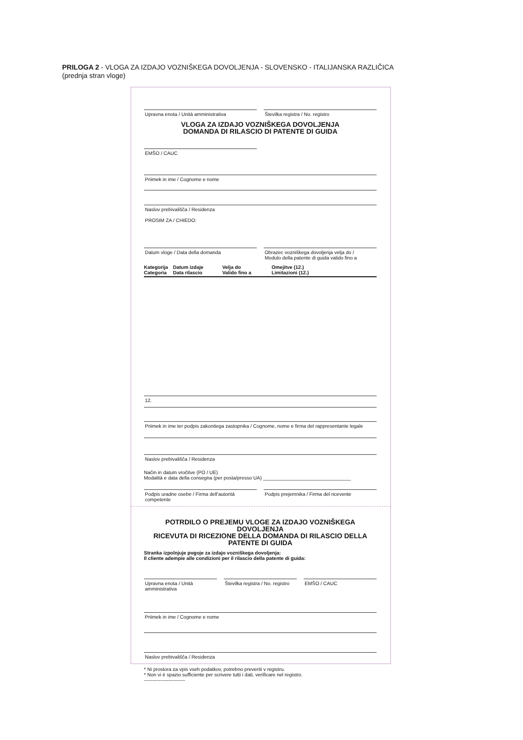PRILOGA 2 - VLOGA ZA IZDAJO VOZNIŠKEGA DOVOLJENJA - SLOVENSKO - ITALIJANSKA RAZLIČICA
(prednja stran vloge)
Upravna enota / Unità amministrativa
Številka registra / No. registro
VLOGA ZA IZDAJO VOZNIŠKEGA DOVOLJENJA
DOMANDA DI RILASCIO DI PATENTE DI GUIDA
EMŠO / CAUC
Priimek in ime / Cognome e nome
Naslov prebivališča / Residenza
PROSIM ZA / CHIEDO:
Datum vloge / Data della domanda
Obrazec vozniškega dovoljenja velja do /
Modulo della patente di guida valido fino a
Kategorija
Categoria Datum izdaje
Data rilascio Velja do
Valido fino a Omejitve (12.)
Limitazioni (12.)
12.
Priimek in ime ter podpis zakonitega zastopnika / Cognome, nome e firma del rappresentante legale
Naslov prebivališča / Residenza
Način in datum vročitve (PO / UE)
Modalità e data della consegna (per posta/presso UA) ________________________________
Podpis uradne osebe / Firma dell'autorità competente
Podpis prejemnika / Firma del ricevente
POTRDILO O PREJEMU VLOGE ZA IZDAJO VOZNIŠKEGA DOVOLJENJA
RICEVUTA DI RICEZIONE DELLA DOMANDA DI RILASCIO DELLA PATENTE DI GUIDA
Stranka izpolnjuje pogoje za izdajo vozniškega dovoljenja:
Il cliente adempie alle condizioni per il rilascio della patente di guida:
Upravna enota / Unità amministrativa
Številka registra / No. registro
EMŠO / CAUC
Priimek in ime / Cognome e nome
Naslov prebivališča / Residenza
* Ni prostora za vpis vseh podatkov, potrebno preveriti v registru.
* Non vi è spazio sufficiente per scrivere tutti i dati, verificare nel registro.
-------------------------